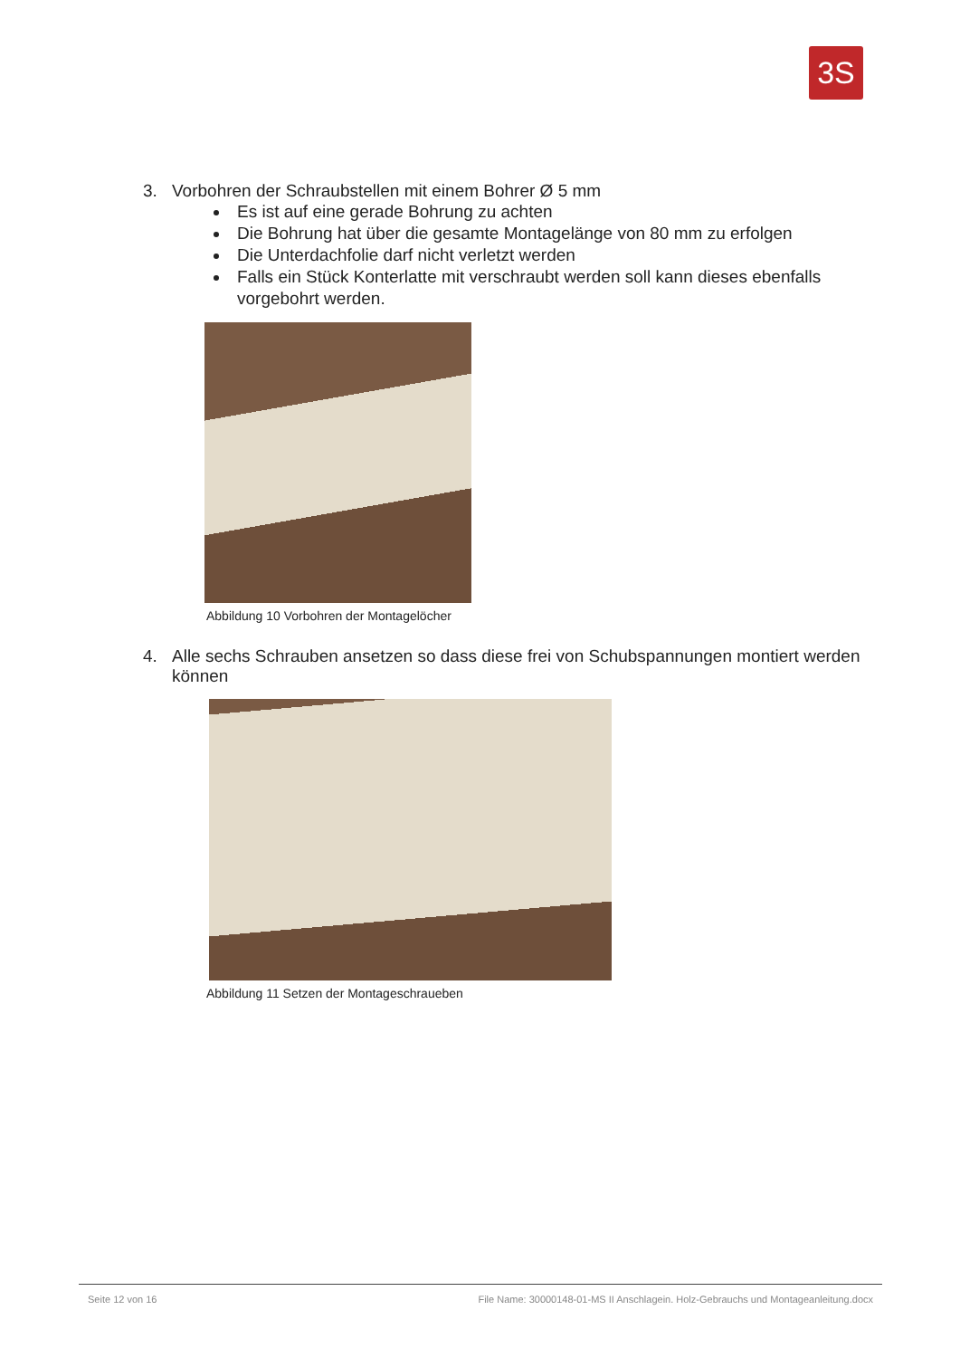3S
3. Vorbohren der Schraubstellen mit einem Bohrer Ø 5 mm
Es ist auf eine gerade Bohrung zu achten
Die Bohrung hat über die gesamte Montagelänge von 80 mm zu erfolgen
Die Unterdachfolie darf nicht verletzt werden
Falls ein Stück Konterlatte mit verschraubt werden soll kann dieses ebenfalls vorgebohrt werden.
Abbildung 10 Vorbohren der Montagelöcher
4. Alle sechs Schrauben ansetzen so dass diese frei von Schubspannungen montiert werden können
Abbildung 11 Setzen der Montageschraueben
Seite 12 von 16 File Name: 30000148-01-MS II Anschlagein. Holz-Gebrauchs und Montageanleitung.docx